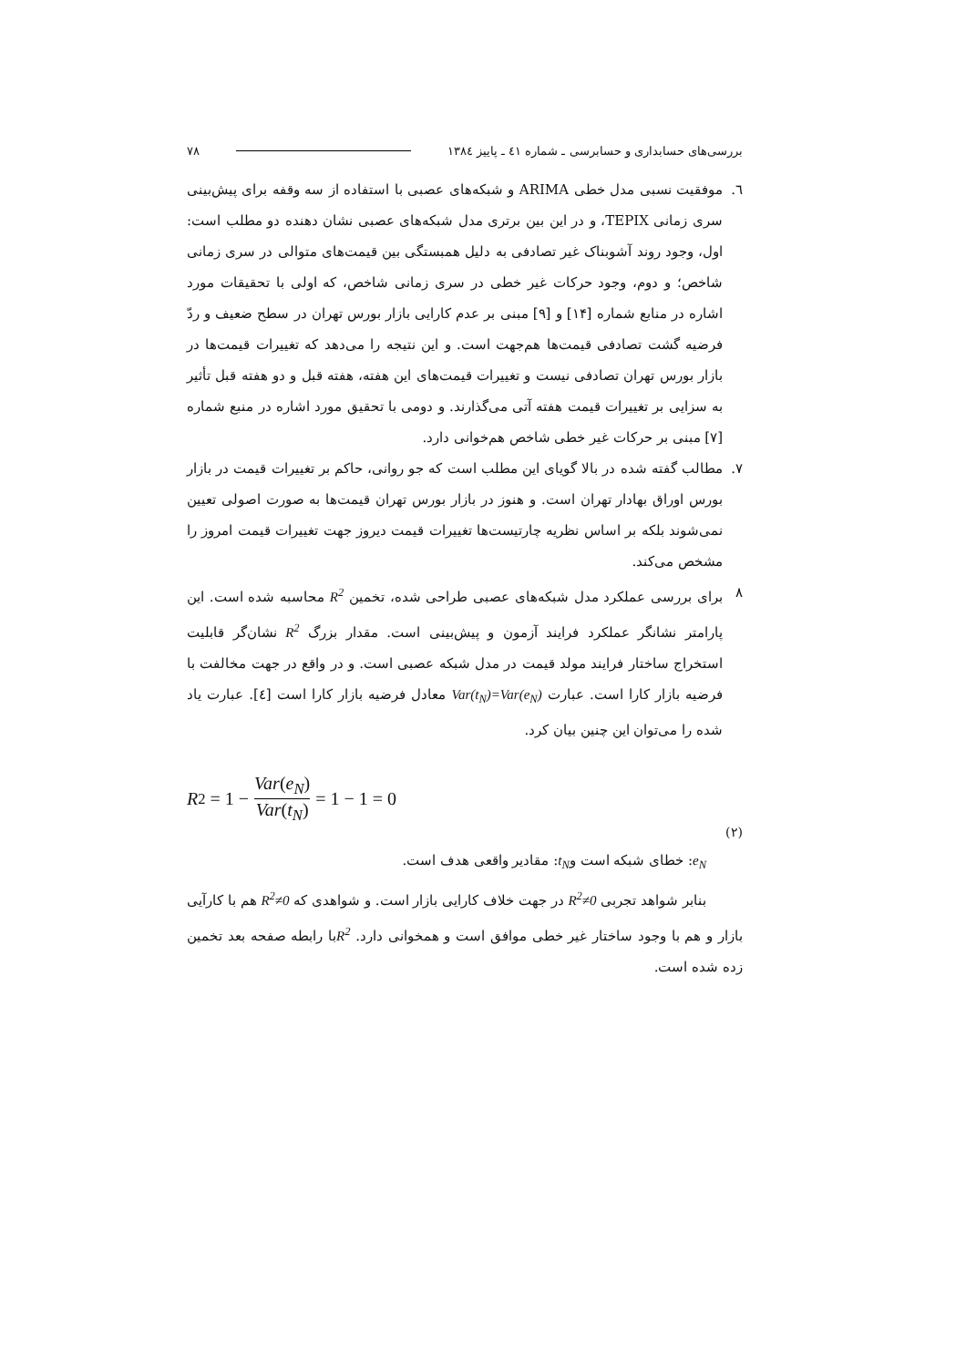بررسی‌های حسابداری و حسابرسی ـ شماره ٤١ ـ پاییز ١٣٨٤ ٧٨
٦. موفقیت نسبی مدل خطی ARIMA و شبکه‌های عصبی با استفاده از سه وقفه برای پیش‌بینی سری زمانی TEPIX، و در این بین برتری مدل شبکه‌های عصبی نشان دهنده دو مطلب است: اول، وجود روند آشوبناک غیر تصادفی به دلیل همبستگی بین قیمت‌های متوالی در سری زمانی شاخص؛ و دوم، وجود حرکات غیر خطی در سری زمانی شاخص، که اولی با تحقیقات مورد اشاره در منابع شماره [١۴] و [٩] مبنی بر عدم کارایی بازار بورس تهران در سطح ضعیف و ردّ فرضیه گشت تصادفی قیمت‌ها هم‌جهت است. و این نتیجه را می‌دهد که تغییرات قیمت‌ها در بازار بورس تهران تصادفی نیست و تغییرات قیمت‌های این هفته، هفته قبل و دو هفته قبل تأثیر به سزایی بر تغییرات قیمت هفته آتی می‌گذارند. و دومی با تحقیق مورد اشاره در منبع شماره [٧] مبنی بر حرکات غیر خطی شاخص هم‌خوانی دارد.
٧. مطالب گفته شده در بالا گویای این مطلب است که جو روانی، حاکم بر تغییرات قیمت در بازار بورس اوراق بهادار تهران است. و هنوز در بازار بورس تهران قیمت‌ها به صورت اصولی تعیین نمی‌شوند بلکه بر اساس نظریه چارتیست‌ها تغییرات قیمت دیروز جهت تغییرات قیمت امروز را مشخص می‌کند.
٨ برای بررسی عملکرد مدل شبکه‌های عصبی طراحی شده، تخمین R<sup>2</sup> محاسبه شده است. این پارامتر نشانگر عملکرد فرایند آزمون و پیش‌بینی است. مقدار بزرگ R<sup>2</sup> نشان‌گر قابلیت استخراج ساختار فرایند مولد قیمت در مدل شبکه عصبی است. و در واقع در جهت مخالفت با فرضیه بازار کارا است. عبارت Var(t<sub>N</sub>)=Var(e<sub>N</sub>) معادل فرضیه بازار کارا است [٤]. عبارت یاد شده را می‌توان این چنین بیان کرد.
R<sup>2</sup> = 1 − Var(e<sub>N</sub>) Var(t<sub>N</sub>) = 1 − 1 = 0
(٢)
e<sub>N</sub>: خطای شبکه است وt<sub>N</sub>: مقادیر واقعی هدف است.
بنابر شواهد تجربی R<sup>2</sup>≠0 در جهت خلاف کارایی بازار است. و شواهدی که R<sup>2</sup>≠0 هم با کارآیی بازار و هم با وجود ساختار غیر خطی موافق است و همخوانی دارد. R<sup>2</sup>با رابطه صفحه بعد تخمین زده شده است.